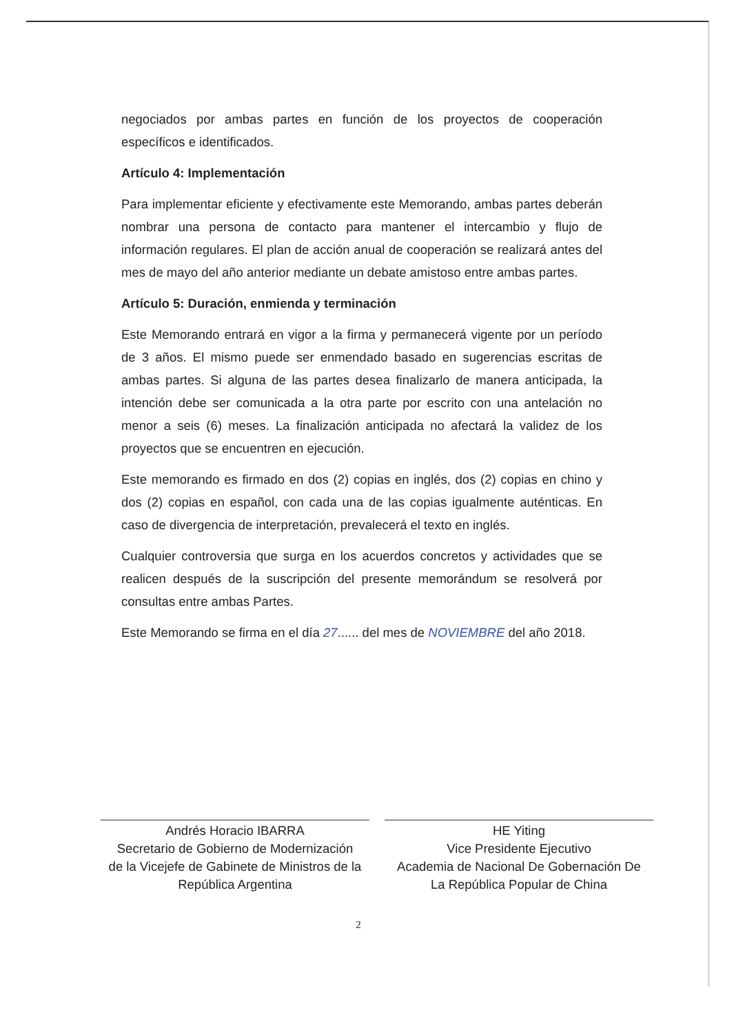negociados por ambas partes en función de los proyectos de cooperación específicos e identificados.
Artículo 4: Implementación
Para implementar eficiente y efectivamente este Memorando, ambas partes deberán nombrar una persona de contacto para mantener el intercambio y flujo de información regulares. El plan de acción anual de cooperación se realizará antes del mes de mayo del año anterior mediante un debate amistoso entre ambas partes.
Artículo 5: Duración, enmienda y terminación
Este Memorando entrará en vigor a la firma y permanecerá vigente por un período de 3 años. El mismo puede ser enmendado basado en sugerencias escritas de ambas partes. Si alguna de las partes desea finalizarlo de manera anticipada, la intención debe ser comunicada a la otra parte por escrito con una antelación no menor a seis (6) meses. La finalización anticipada no afectará la validez de los proyectos que se encuentren en ejecución.
Este memorando es firmado en dos (2) copias en inglés, dos (2) copias en chino y dos (2) copias en español, con cada una de las copias igualmente auténticas. En caso de divergencia de interpretación, prevalecerá el texto en inglés.
Cualquier controversia que surga en los acuerdos concretos y actividades que se realicen después de la suscripción del presente memorándum se resolverá por consultas entre ambas Partes.
Este Memorando se firma en el día 27...... del mes de NOVIEMBRE del año 2018.
Andrés Horacio IBARRA
Secretario de Gobierno de Modernización
de la Vicejefe de Gabinete de Ministros de la
República Argentina
HE Yiting
Vice Presidente Ejecutivo
Academia de Nacional De Gobernación De
La República Popular de China
2